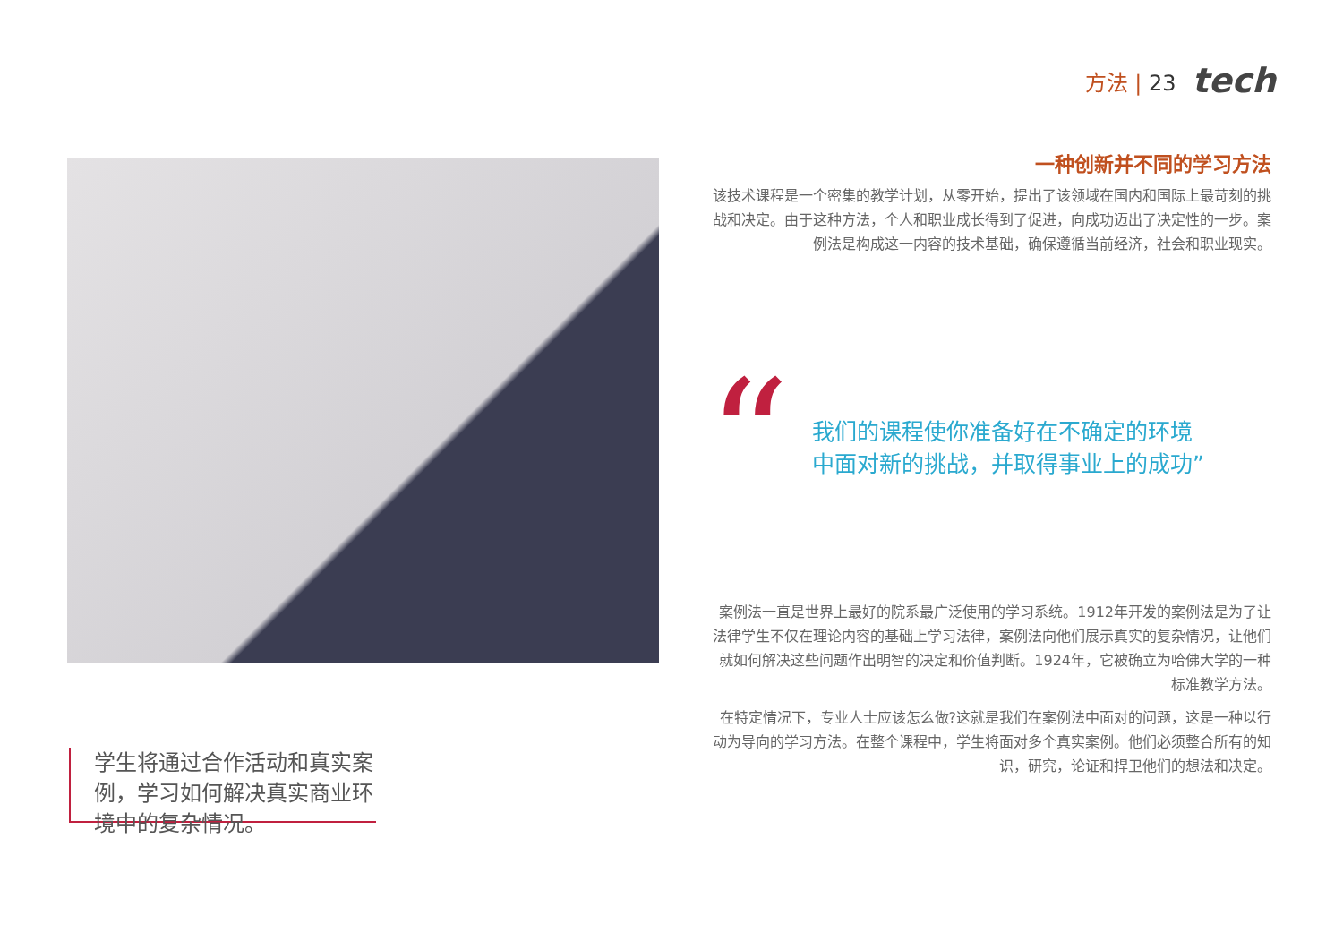方法 | 23 tech
一种创新并不同的学习方法
该技术课程是一个密集的教学计划，从零开始，提出了该领域在国内和国际上最苛刻的挑战和决定。由于这种方法，个人和职业成长得到了促进，向成功迈出了决定性的一步。案例法是构成这一内容的技术基础，确保遵循当前经济，社会和职业现实。
“
我们的课程使你准备好在不确定的环境
中面对新的挑战，并取得事业上的成功”
案例法一直是世界上最好的院系最广泛使用的学习系统。1912年开发的案例法是为了让法律学生不仅在理论内容的基础上学习法律，案例法向他们展示真实的复杂情况，让他们就如何解决这些问题作出明智的决定和价值判断。1924年，它被确立为哈佛大学的一种标准教学方法。
在特定情况下，专业人士应该怎么做?这就是我们在案例法中面对的问题，这是一种以行动为导向的学习方法。在整个课程中，学生将面对多个真实案例。他们必须整合所有的知识，研究，论证和捍卫他们的想法和决定。
学生将通过合作活动和真实案例，学习如何解决真实商业环境中的复杂情况。